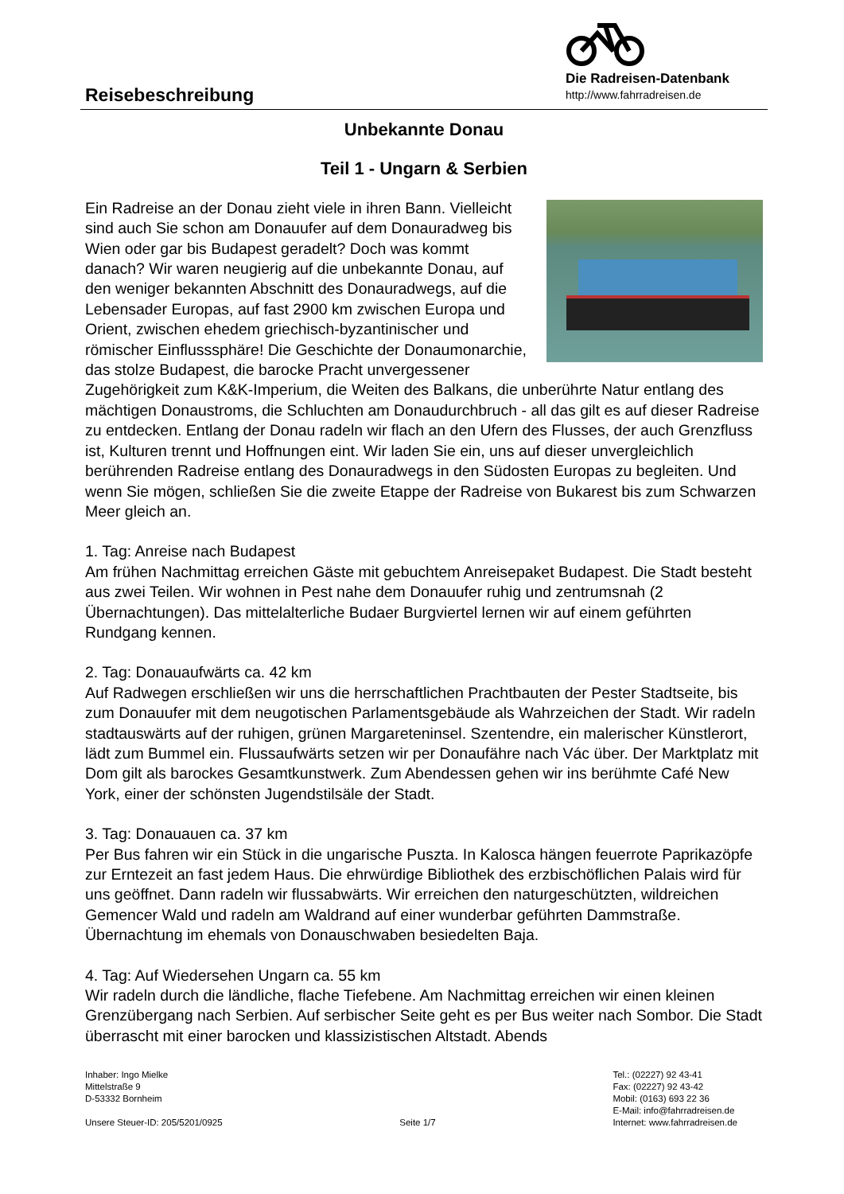Die Radreisen-Datenbank
http://www.fahrradreisen.de
Reisebeschreibung
Unbekannte Donau
Teil 1 - Ungarn & Serbien
Ein Radreise an der Donau zieht viele in ihren Bann. Vielleicht sind auch Sie schon am Donauufer auf dem Donauradweg bis Wien oder gar bis Budapest geradelt? Doch was kommt danach? Wir waren neugierig auf die unbekannte Donau, auf den weniger bekannten Abschnitt des Donauradwegs, auf die Lebensader Europas, auf fast 2900 km zwischen Europa und Orient, zwischen ehedem griechisch-byzantinischer und römischer Einflusssphäre! Die Geschichte der Donaumonarchie, das stolze Budapest, die barocke Pracht unvergessener Zugehörigkeit zum K&K-Imperium, die Weiten des Balkans, die unberührte Natur entlang des mächtigen Donaustroms, die Schluchten am Donaudurchbruch - all das gilt es auf dieser Radreise zu entdecken. Entlang der Donau radeln wir flach an den Ufern des Flusses, der auch Grenzfluss ist, Kulturen trennt und Hoffnungen eint. Wir laden Sie ein, uns auf dieser unvergleichlich berührenden Radreise entlang des Donauradwegs in den Südosten Europas zu begleiten. Und wenn Sie mögen, schließen Sie die zweite Etappe der Radreise von Bukarest bis zum Schwarzen Meer gleich an.
1. Tag: Anreise nach Budapest
Am frühen Nachmittag erreichen Gäste mit gebuchtem Anreisepaket Budapest. Die Stadt besteht aus zwei Teilen. Wir wohnen in Pest nahe dem Donauufer ruhig und zentrumsnah (2 Übernachtungen). Das mittelalterliche Budaer Burgviertel lernen wir auf einem geführten Rundgang kennen.
2. Tag: Donauaufwärts ca. 42 km
Auf Radwegen erschließen wir uns die herrschaftlichen Prachtbauten der Pester Stadtseite, bis zum Donauufer mit dem neugotischen Parlamentsgebäude als Wahrzeichen der Stadt. Wir radeln stadtauswärts auf der ruhigen, grünen Margareteninsel. Szentendre, ein malerischer Künstlerort, lädt zum Bummel ein. Flussaufwärts setzen wir per Donaufähre nach Vác über. Der Marktplatz mit Dom gilt als barockes Gesamtkunstwerk. Zum Abendessen gehen wir ins berühmte Café New York, einer der schönsten Jugendstilsäle der Stadt.
3. Tag: Donauauen ca. 37 km
Per Bus fahren wir ein Stück in die ungarische Puszta. In Kalosca hängen feuerrote Paprikazöpfe zur Erntezeit an fast jedem Haus. Die ehrwürdige Bibliothek des erzbischöflichen Palais wird für uns geöffnet. Dann radeln wir flussabwärts. Wir erreichen den naturgeschützten, wildreichen Gemencer Wald und radeln am Waldrand auf einer wunderbar geführten Dammstraße. Übernachtung im ehemals von Donauschwaben besiedelten Baja.
4. Tag: Auf Wiedersehen Ungarn ca. 55 km
Wir radeln durch die ländliche, flache Tiefebene. Am Nachmittag erreichen wir einen kleinen Grenzübergang nach Serbien. Auf serbischer Seite geht es per Bus weiter nach Sombor. Die Stadt überrascht mit einer barocken und klassizistischen Altstadt. Abends
Inhaber: Ingo Mielke
Mittelstraße 9
D-53332 Bornheim
Unsere Steuer-ID: 205/5201/0925
Seite 1/7 Tel.: (02227) 92 43-41
Fax: (02227) 92 43-42
Mobil: (0163) 693 22 36
E-Mail: info@fahrradreisen.de
Internet: www.fahrradreisen.de